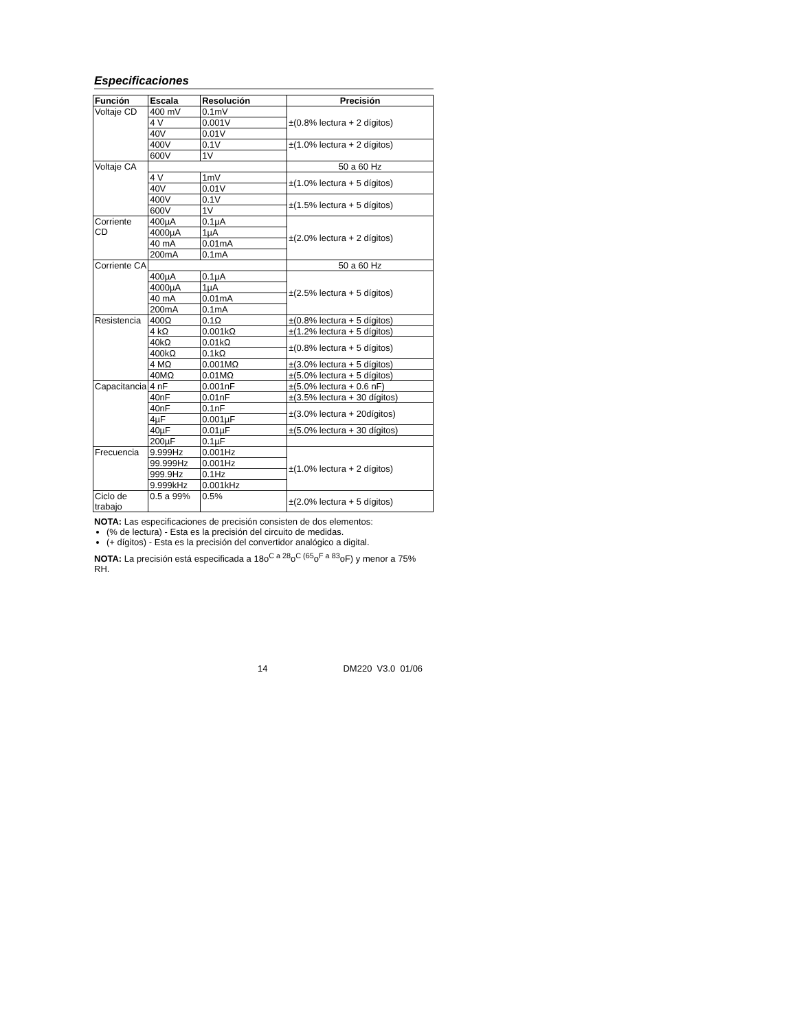Especificaciones
| Función | Escala | Resolución | Precisión |
| --- | --- | --- | --- |
| Voltaje CD | 400 mV | 0.1mV | ±(0.8% lectura + 2 dígitos) |
| | 4 V | 0.001V | |
| | 40V | 0.01V | |
| | 400V | 0.1V | ±(1.0% lectura + 2 dígitos) |
| | 600V | 1V | |
| Voltaje CA | | | 50 a 60 Hz |
| | 4 V | 1mV | ±(1.0% lectura + 5 dígitos) |
| | 40V | 0.01V | |
| | 400V | 0.1V | ±(1.5% lectura + 5 dígitos) |
| | 600V | 1V | |
| Corriente CD | 400µA | 0.1µA | ±(2.0% lectura + 2 dígitos) |
| | 4000µA | 1µA | |
| | 40 mA | 0.01mA | |
| | 200mA | 0.1mA | |
| Corriente CA | | | 50 a 60 Hz |
| | 400µA | 0.1µA | ±(2.5% lectura + 5 dígitos) |
| | 4000µA | 1µA | |
| | 40 mA | 0.01mA | |
| | 200mA | 0.1mA | |
| Resistencia | 400Ω | 0.1Ω | ±(0.8% lectura + 5 dígitos) |
| | 4 kΩ | 0.001kΩ | ±(1.2% lectura + 5 dígitos) |
| | 40kΩ | 0.01kΩ | ±(0.8% lectura + 5 dígitos) |
| | 400kΩ | 0.1kΩ | |
| | 4 MΩ | 0.001MΩ | ±(3.0% lectura + 5 dígitos) |
| | 40MΩ | 0.01MΩ | ±(5.0% lectura + 5 dígitos) |
| Capacitancia | 4 nF | 0.001nF | ±(5.0% lectura + 0.6 nF) |
| | 40nF | 0.01nF | ±(3.5% lectura + 30 dígitos) |
| | 40nF | 0.1nF | ±(3.0% lectura + 20dígitos) |
| | 4µF | 0.001µF | |
| | 40µF | 0.01µF | ±(5.0% lectura + 30 dígitos) |
| | 200µF | 0.1µF | |
| Frecuencia | 9.999Hz | 0.001Hz | ±(1.0% lectura + 2 dígitos) |
| | 99.999Hz | 0.001Hz | |
| | 999.9Hz | 0.1Hz | |
| | 9.999kHz | 0.001kHz | |
| Ciclo de trabajo | 0.5 a 99% | 0.5% | ±(2.0% lectura + 5 dígitos) |
NOTA: Las especificaciones de precisión consisten de dos elementos:
(% de lectura) - Esta es la precisión del circuito de medidas.
(+ dígitos) - Esta es la precisión del convertidor analógico a digital.
NOTA: La precisión está especificada a 18o<sup>C a 28</sup>o<sup>C (65</sup>o<sup>F a 83</sup>oF) y menor a 75% RH.
14 DM220 V3.0 01/06